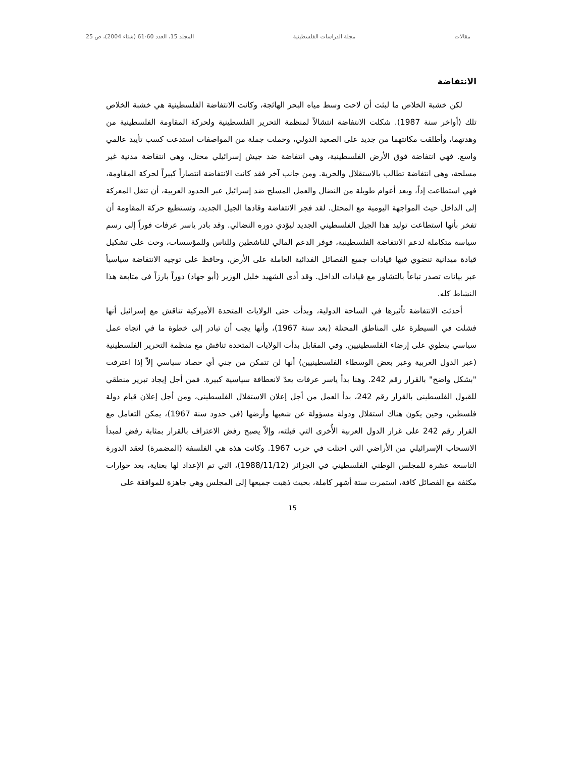مقالات مجلة الدراسات الفلسطينية المجلد 15، العدد 60-61 (شتاء 2004)، ص 25
الانتفاضة
لكن خشبة الخلاص ما لبثت أن لاحت وسط مياه البحر الهائجة، وكانت الانتفاضة الفلسطينية هي خشبة الخلاص تلك (أواخر سنة 1987). شكلت الانتفاضة انتشالاً لمنظمة التحرير الفلسطينية ولحركة المقاومة الفلسطينية من وهدتهما، وأطلقت مكانتهما من جديد على الصعيد الدولي، وحملت جملة من المواصفات استدعت كسب تأييد عالمي واسع. فهي انتفاضة فوق الأرض الفلسطينية، وهي انتفاضة ضد جيش إسرائيلي محتل، وهي انتفاضة مدنية غير مسلحة، وهي انتفاضة تطالب بالاستقلال والحرية. ومن جانب آخر فقد كانت الانتفاضة انتصاراً كبيراً لحركة المقاومة، فهي استطاعت إذاً، وبعد أعوام طويلة من النضال والعمل المسلح ضد إسرائيل عبر الحدود العربية، أن تنقل المعركة إلى الداخل حيث المواجهة اليومية مع المحتل. لقد فجر الانتفاضة وقادها الجيل الجديد، وتستطيع حركة المقاومة أن تفخر بأنها استطاعت توليد هذا الجيل الفلسطيني الجديد ليؤدي دوره النضالي. وقد بادر ياسر عرفات فوراً إلى رسم سياسة متكاملة لدعم الانتفاضة الفلسطينية، فوفر الدعم المالي للناشطين وللناس وللمؤسسات، وحث على تشكيل قيادة ميدانية تنضوي فيها قيادات جميع الفصائل الفدائية العاملة على الأرض، وحافظ على توجيه الانتفاضة سياسياً عبر بيانات تصدر تباعاً بالتشاور مع قيادات الداخل. وقد أدى الشهيد خليل الوزير (أبو جهاد) دوراً بارزاً في متابعة هذا النشاط كله.
أحدثت الانتفاضة تأثيرها في الساحة الدولية، وبدأت حتى الولايات المتحدة الأميركية تناقش مع إسرائيل أنها فشلت في السيطرة على المناطق المحتلة (بعد سنة 1967)، وأنها يجب أن تبادر إلى خطوة ما في اتجاه عمل سياسي ينطوي على إرضاء الفلسطينيين. وفي المقابل بدأت الولايات المتحدة تناقش مع منظمة التحرير الفلسطينية (عبر الدول العربية وعبر بعض الوسطاء الفلسطينيين) أنها لن تتمكن من جني أي حصاد سياسي إلاّ إذا اعترفت "بشكل واضح" بالقرار رقم 242. وهنا بدأ ياسر عرفات يعدّ لانعطافة سياسية كبيرة. فمن أجل إيجاد تبرير منطقي للقبول الفلسطيني بالقرار رقم 242، بدأ العمل من أجل إعلان الاستقلال الفلسطيني، ومن أجل إعلان قيام دولة فلسطين، وحين يكون هناك استقلال ودولة مسؤولة عن شعبها وأرضها (في حدود سنة 1967)، يمكن التعامل مع القرار رقم 242 على غرار الدول العربية الأُخرى التي قبلته، وإلاّ يصبح رفض الاعتراف بالقرار بمثابة رفض لمبدأ الانسحاب الإسرائيلي من الأراضي التي احتلت في حرب 1967. وكانت هذه هي الفلسفة (المضمرة) لعقد الدورة التاسعة عشرة للمجلس الوطني الفلسطيني في الجزائر (1988/11/12)، التي تم الإعداد لها بعناية، بعد حوارات مكثفة مع الفصائل كافة، استمرت ستة أشهر كاملة، بحيث ذهبت جميعها إلى المجلس وهي جاهزة للموافقة على
15